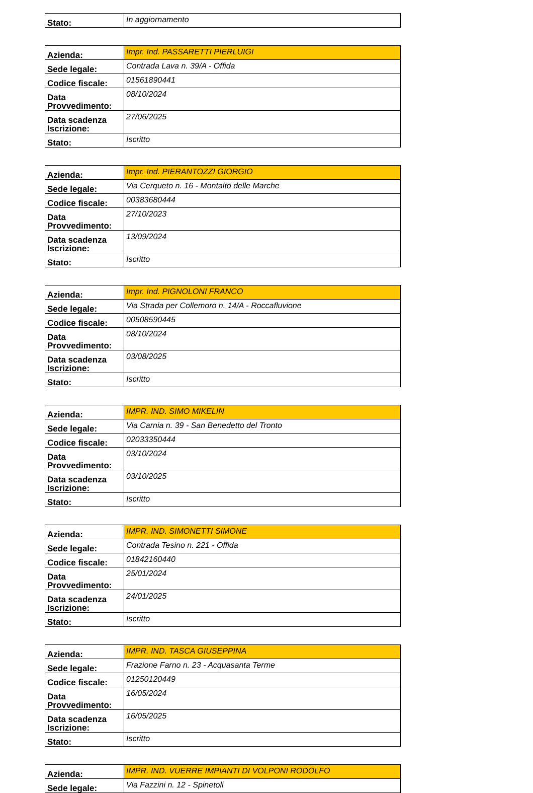| Stato: | In aggiornamento |
| Azienda: | Impr. Ind. PASSARETTI PIERLUIGI |
| Sede legale: | Contrada Lava n. 39/A - Offida |
| Codice fiscale: | 01561890441 |
| Data Provvedimento: | 08/10/2024 |
| Data scadenza Iscrizione: | 27/06/2025 |
| Stato: | Iscritto |
| Azienda: | Impr. Ind. PIERANTOZZI GIORGIO |
| Sede legale: | Via Cerqueto n. 16 - Montalto delle Marche |
| Codice fiscale: | 00383680444 |
| Data Provvedimento: | 27/10/2023 |
| Data scadenza Iscrizione: | 13/09/2024 |
| Stato: | Iscritto |
| Azienda: | Impr. Ind. PIGNOLONI FRANCO |
| Sede legale: | Via Strada per Collemoro n. 14/A - Roccafluvione |
| Codice fiscale: | 00508590445 |
| Data Provvedimento: | 08/10/2024 |
| Data scadenza Iscrizione: | 03/08/2025 |
| Stato: | Iscritto |
| Azienda: | IMPR. IND. SIMO MIKELIN |
| Sede legale: | Via Carnia n. 39 - San Benedetto del Tronto |
| Codice fiscale: | 02033350444 |
| Data Provvedimento: | 03/10/2024 |
| Data scadenza Iscrizione: | 03/10/2025 |
| Stato: | Iscritto |
| Azienda: | IMPR. IND. SIMONETTI SIMONE |
| Sede legale: | Contrada Tesino n. 221 - Offida |
| Codice fiscale: | 01842160440 |
| Data Provvedimento: | 25/01/2024 |
| Data scadenza Iscrizione: | 24/01/2025 |
| Stato: | Iscritto |
| Azienda: | IMPR. IND. TASCA GIUSEPPINA |
| Sede legale: | Frazione Farno n. 23 - Acquasanta Terme |
| Codice fiscale: | 01250120449 |
| Data Provvedimento: | 16/05/2024 |
| Data scadenza Iscrizione: | 16/05/2025 |
| Stato: | Iscritto |
| Azienda: | IMPR. IND. VUERRE IMPIANTI DI VOLPONI RODOLFO |
| Sede legale: | Via Fazzini n. 12 - Spinetoli |